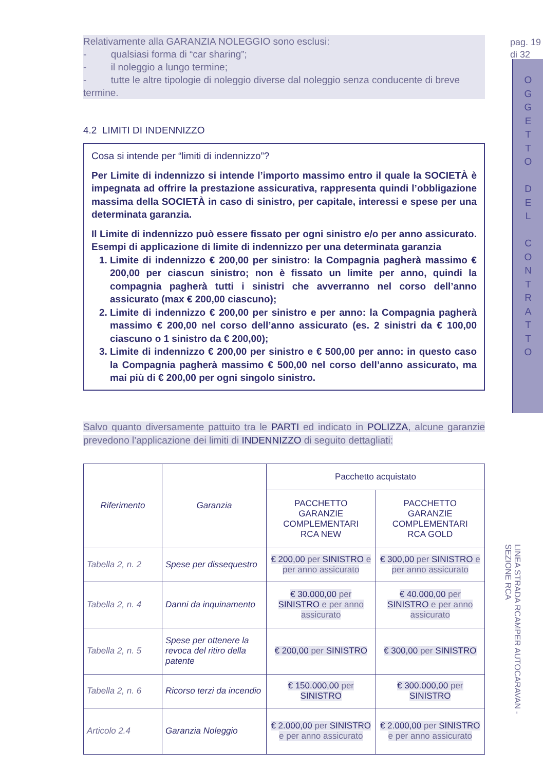pag. 19
di 32
OGGETTO
DEL
CONTRATTO
Relativamente alla GARANZIA NOLEGGIO sono esclusi:
- qualsiasi forma di “car sharing”;
- il noleggio a lungo termine;
- tutte le altre tipologie di noleggio diverse dal noleggio senza conducente di breve termine.
4.2 LIMITI DI INDENNIZZO
Cosa si intende per “limiti di indennizzo”?
Per Limite di indennizzo si intende l’importo massimo entro il quale la SOCIETÀ è impegnata ad offrire la prestazione assicurativa, rappresenta quindi l’obbligazione massima della SOCIETÀ in caso di sinistro, per capitale, interessi e spese per una determinata garanzia.
Il Limite di indennizzo può essere fissato per ogni sinistro e/o per anno assicurato. Esempi di applicazione di limite di indennizzo per una determinata garanzia
1. Limite di indennizzo € 200,00 per sinistro: la Compagnia pagherà massimo € 200,00 per ciascun sinistro; non è fissato un limite per anno, quindi la compagnia pagherà tutti i sinistri che avverranno nel corso dell’anno assicurato (max € 200,00 ciascuno);
2. Limite di indennizzo € 200,00 per sinistro e per anno: la Compagnia pagherà massimo € 200,00 nel corso dell’anno assicurato (es. 2 sinistri da € 100,00 ciascuno o 1 sinistro da € 200,00);
3. Limite di indennizzo € 200,00 per sinistro e € 500,00 per anno: in questo caso la Compagnia pagherà massimo € 500,00 nel corso dell’anno assicurato, ma mai più di € 200,00 per ogni singolo sinistro.
Salvo quanto diversamente pattuito tra le PARTI ed indicato in POLIZZA, alcune garanzie prevedono l’applicazione dei limiti di INDENNIZZO di seguito dettagliati:
| Riferimento | Garanzia | Pacchetto acquistato | |
| --- | --- | --- | --- |
| | | PACCHETTO GARANZIE COMPLEMENTARI RCA NEW | PACCHETTO GARANZIE COMPLEMENTARI RCA GOLD |
| Tabella 2, n. 2 | Spese per dissequestro | € 200,00 per SINISTRO e per anno assicurato | € 300,00 per SINISTRO e per anno assicurato |
| Tabella 2, n. 4 | Danni da inquinamento | € 30.000,00 per SINISTRO e per anno assicurato | € 40.000,00 per SINISTRO e per anno assicurato |
| Tabella 2, n. 5 | Spese per ottenere la revoca del ritiro della patente | € 200,00 per SINISTRO | € 300,00 per SINISTRO |
| Tabella 2, n. 6 | Ricorso terzi da incendio | € 150.000,00 per SINISTRO | € 300.000,00 per SINISTRO |
| Articolo 2.4 | Garanzia Noleggio | € 2.000,00 per SINISTRO e per anno assicurato | € 2.000,00 per SINISTRO e per anno assicurato |
LINEA STRADA RCAMPER AUTOCARAVAN - SEZIONE RCA